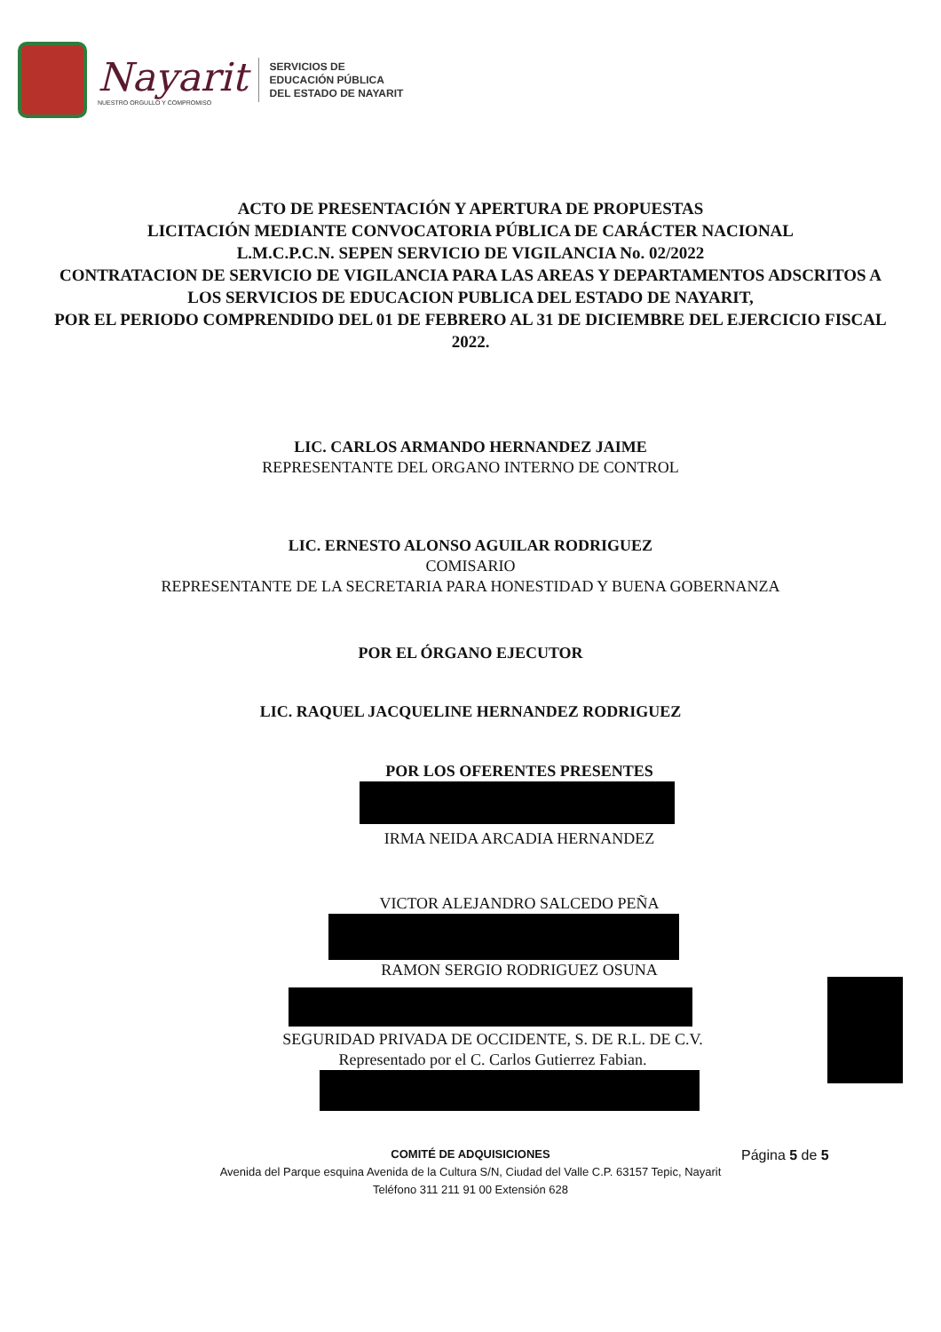Nayarit
NUESTRO ORGULLO Y COMPROMISO
SERVICIOS DE
EDUCACIÓN PÚBLICA
DEL ESTADO DE NAYARIT
ACTO DE PRESENTACIÓN Y APERTURA DE PROPUESTAS
LICITACIÓN MEDIANTE CONVOCATORIA PÚBLICA DE CARÁCTER NACIONAL
L.M.C.P.C.N. SEPEN SERVICIO DE VIGILANCIA No. 02/2022
CONTRATACION DE SERVICIO DE VIGILANCIA PARA LAS AREAS Y DEPARTAMENTOS ADSCRITOS A LOS SERVICIOS DE EDUCACION PUBLICA DEL ESTADO DE NAYARIT,
POR EL PERIODO COMPRENDIDO DEL 01 DE FEBRERO AL 31 DE DICIEMBRE DEL EJERCICIO FISCAL 2022.
LIC. CARLOS ARMANDO HERNANDEZ JAIME
REPRESENTANTE DEL ORGANO INTERNO DE CONTROL
LIC. ERNESTO ALONSO AGUILAR RODRIGUEZ
COMISARIO
REPRESENTANTE DE LA SECRETARIA PARA HONESTIDAD Y BUENA GOBERNANZA
POR EL ÓRGANO EJECUTOR
LIC. RAQUEL JACQUELINE HERNANDEZ RODRIGUEZ
POR LOS OFERENTES PRESENTES
IRMA NEIDA ARCADIA HERNANDEZ
VICTOR ALEJANDRO SALCEDO PEÑA
RAMON SERGIO RODRIGUEZ OSUNA
SEGURIDAD PRIVADA DE OCCIDENTE, S. DE R.L. DE C.V.
Representado por el C. Carlos Gutierrez Fabian.
COMITÉ DE ADQUISICIONES
Avenida del Parque esquina Avenida de la Cultura S/N, Ciudad del Valle C.P. 63157 Tepic, Nayarit
Teléfono 311 211 91 00 Extensión 628
Página 5 de 5